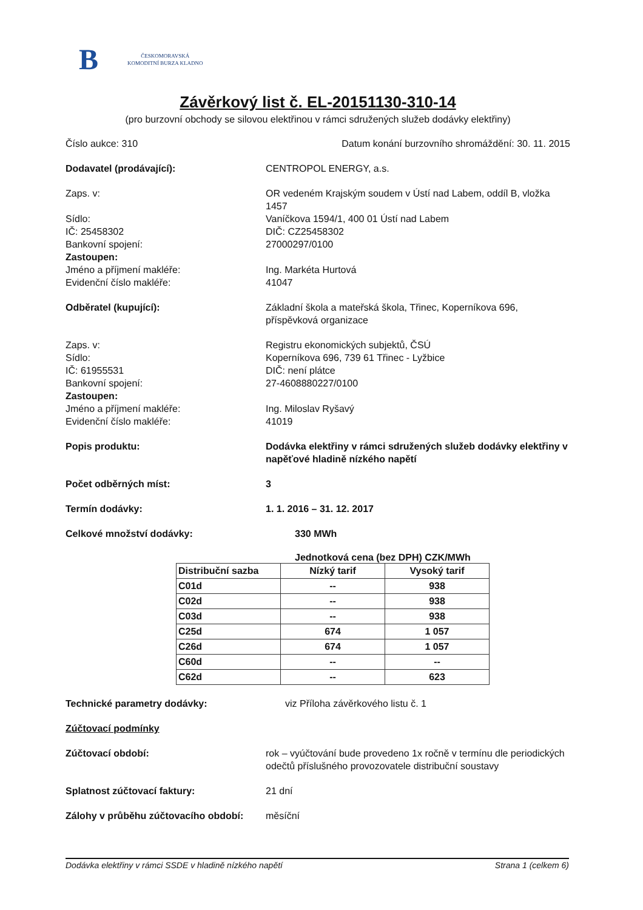B
ČESKOMORAVSKÁ
KOMODITNÍ BURZA KLADNO
Závěrkový list č. EL-20151130-310-14
(pro burzovní obchody se silovou elektřinou v rámci sdružených služeb dodávky elektřiny)
Číslo aukce: 310 Datum konání burzovního shromáždění: 30. 11. 2015
Dodavatel (prodávající): CENTROPOL ENERGY, a.s.
Zaps. v: OR vedeném Krajským soudem v Ústí nad Labem, oddíl B, vložka 1457
Sídlo: Vaníčkova 1594/1, 400 01 Ústí nad Labem
IČ: 25458302 DIČ: CZ25458302
Bankovní spojení: 27000297/0100
Zastoupen:
Jméno a příjmení makléře: Ing. Markéta Hurtová
Evidenční číslo makléře: 41047
Odběratel (kupující): Základní škola a mateřská škola, Třinec, Koperníkova 696, příspěvková organizace
Zaps. v: Registru ekonomických subjektů, ČSÚ
Sídlo: Koperníkova 696, 739 61 Třinec - Lyžbice
IČ: 61955531 DIČ: není plátce
Bankovní spojení: 27-4608880227/0100
Zastoupen:
Jméno a příjmení makléře: Ing. Miloslav Ryšavý
Evidenční číslo makléře: 41019
Popis produktu: Dodávka elektřiny v rámci sdružených služeb dodávky elektřiny v napěťové hladině nízkého napětí
Počet odběrných míst: 3
Termín dodávky: 1. 1. 2016 – 31. 12. 2017
Celkové množství dodávky: 330 MWh
Jednotková cena (bez DPH) CZK/MWh
| Distribuční sazba | Nízký tarif | Vysoký tarif |
| --- | --- | --- |
| C01d | -- | 938 |
| C02d | -- | 938 |
| C03d | -- | 938 |
| C25d | 674 | 1 057 |
| C26d | 674 | 1 057 |
| C60d | -- | -- |
| C62d | -- | 623 |
Technické parametry dodávky: viz Příloha závěrkového listu č. 1
Zúčtovací podmínky
Zúčtovací období: rok – vyúčtování bude provedeno 1x ročně v termínu dle periodických odečtů příslušného provozovatele distribuční soustavy
Splatnost zúčtovací faktury: 21 dní
Zálohy v průběhu zúčtovacího období:
měsíční
Dodávka elektřiny v rámci SSDE v hladině nízkého napětí Strana 1 (celkem 6)